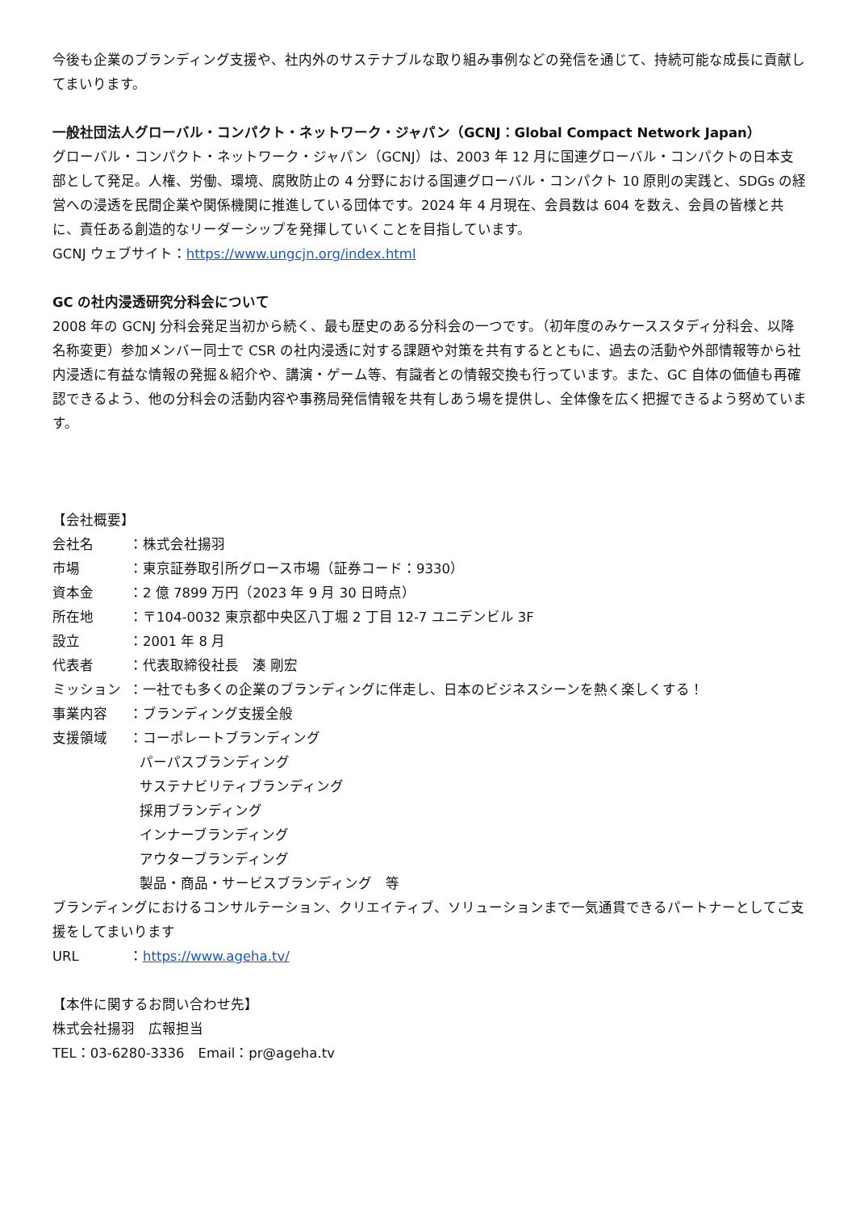今後も企業のブランディング支援や、社内外のサステナブルな取り組み事例などの発信を通じて、持続可能な成長に貢献してまいります。
一般社団法人グローバル・コンパクト・ネットワーク・ジャパン（GCNJ：Global Compact Network Japan）
グローバル・コンパクト・ネットワーク・ジャパン（GCNJ）は、2003 年 12 月に国連グローバル・コンパクトの日本支部として発足。人権、労働、環境、腐敗防止の 4 分野における国連グローバル・コンパクト 10 原則の実践と、SDGs の経営への浸透を民間企業や関係機関に推進している団体です。2024 年 4 月現在、会員数は 604 を数え、会員の皆様と共に、責任ある創造的なリーダーシップを発揮していくことを目指しています。
GCNJ ウェブサイト：https://www.ungcjn.org/index.html
GC の社内浸透研究分科会について
2008 年の GCNJ 分科会発足当初から続く、最も歴史のある分科会の一つです。（初年度のみケーススタディ分科会、以降名称変更）参加メンバー同士で CSR の社内浸透に対する課題や対策を共有するとともに、過去の活動や外部情報等から社内浸透に有益な情報の発掘＆紹介や、講演・ゲーム等、有識者との情報交換も行っています。また、GC 自体の価値も再確認できるよう、他の分科会の活動内容や事務局発信情報を共有しあう場を提供し、全体像を広く把握できるよう努めています。
【会社概要】
会社名 ：株式会社揚羽
市場 ：東京証券取引所グロース市場（証券コード：9330）
資本金 ：2 億 7899 万円（2023 年 9 月 30 日時点）
所在地 ：〒104-0032 東京都中央区八丁堀 2 丁目 12-7 ユニデンビル 3F
設立 ：2001 年 8 月
代表者 ：代表取締役社長　湊 剛宏
ミッション ：一社でも多くの企業のブランディングに伴走し、日本のビジネスシーンを熱く楽しくする！
事業内容 ：ブランディング支援全般
支援領域 ：コーポレートブランディング
パーパスブランディング
サステナビリティブランディング
採用ブランディング
インナーブランディング
アウターブランディング
製品・商品・サービスブランディング　等
ブランディングにおけるコンサルテーション、クリエイティブ、ソリューションまで一気通貫できるパートナーとしてご支援をしてまいります
URL ：https://www.ageha.tv/
【本件に関するお問い合わせ先】
株式会社揚羽　広報担当
TEL：03-6280-3336　Email：pr@ageha.tv